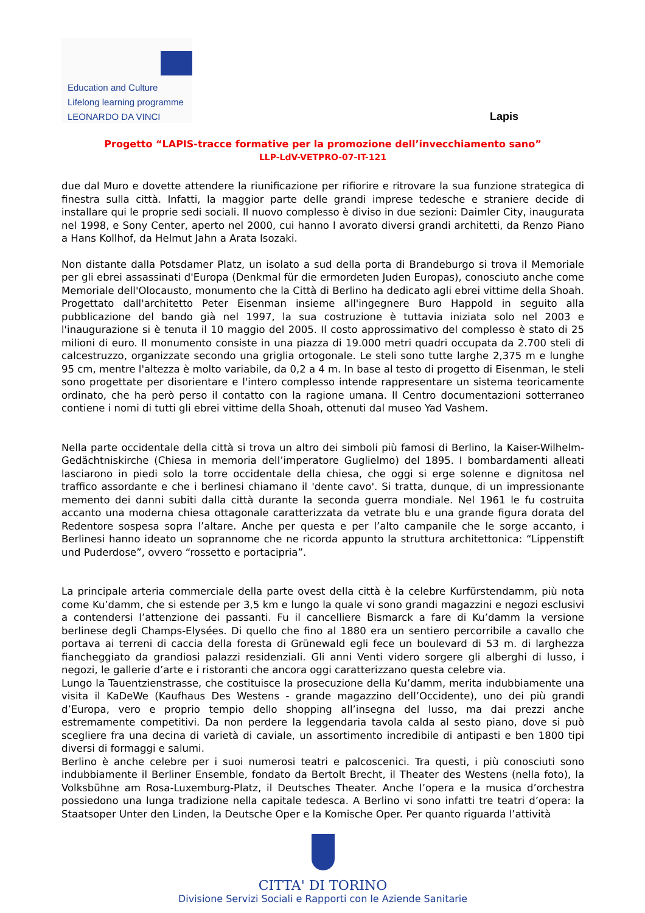Education and Culture
Lifelong learning programme
LEONARDO DA VINCI
Lapis
Progetto “LAPIS-tracce formative per la promozione dell’invecchiamento sano”
LLP-LdV-VETPRO-07-IT-121
due dal Muro e dovette attendere la riunificazione per rifiorire e ritrovare la sua funzione strategica di finestra sulla città. Infatti, la maggior parte delle grandi imprese tedesche e straniere decide di installare qui le proprie sedi sociali. Il nuovo complesso è diviso in due sezioni: Daimler City, inaugurata nel 1998, e Sony Center, aperto nel 2000, cui hanno l avorato diversi grandi architetti, da Renzo Piano a Hans Kollhof, da Helmut Jahn a Arata Isozaki.
Non distante dalla Potsdamer Platz, un isolato a sud della porta di Brandeburgo si trova il Memoriale per gli ebrei assassinati d'Europa (Denkmal für die ermordeten Juden Europas), conosciuto anche come Memoriale dell'Olocausto, monumento che la Città di Berlino ha dedicato agli ebrei vittime della Shoah. Progettato dall'architetto Peter Eisenman insieme all'ingegnere Buro Happold in seguito alla pubblicazione del bando già nel 1997, la sua costruzione è tuttavia iniziata solo nel 2003 e l'inaugurazione si è tenuta il 10 maggio del 2005. Il costo approssimativo del complesso è stato di 25 milioni di euro. Il monumento consiste in una piazza di 19.000 metri quadri occupata da 2.700 steli di calcestruzzo, organizzate secondo una griglia ortogonale. Le steli sono tutte larghe 2,375 m e lunghe 95 cm, mentre l'altezza è molto variabile, da 0,2 a 4 m. In base al testo di progetto di Eisenman, le steli sono progettate per disorientare e l'intero complesso intende rappresentare un sistema teoricamente ordinato, che ha però perso il contatto con la ragione umana. Il Centro documentazioni sotterraneo contiene i nomi di tutti gli ebrei vittime della Shoah, ottenuti dal museo Yad Vashem.
Nella parte occidentale della città si trova un altro dei simboli più famosi di Berlino, la Kaiser-Wilhelm-Gedächtniskirche (Chiesa in memoria dell’imperatore Guglielmo) del 1895. I bombardamenti alleati lasciarono in piedi solo la torre occidentale della chiesa, che oggi si erge solenne e dignitosa nel traffico assordante e che i berlinesi chiamano il 'dente cavo'. Si tratta, dunque, di un impressionante memento dei danni subiti dalla città durante la seconda guerra mondiale. Nel 1961 le fu costruita accanto una moderna chiesa ottagonale caratterizzata da vetrate blu e una grande figura dorata del Redentore sospesa sopra l’altare. Anche per questa e per l’alto campanile che le sorge accanto, i Berlinesi hanno ideato un soprannome che ne ricorda appunto la struttura architettonica: “Lippenstift und Puderdose”, ovvero “rossetto e portacipria”.
La principale arteria commerciale della parte ovest della città è la celebre Kurfürstendamm, più nota come Ku’damm, che si estende per 3,5 km e lungo la quale vi sono grandi magazzini e negozi esclusivi a contendersi l’attenzione dei passanti. Fu il cancelliere Bismarck a fare di Ku’damm la versione berlinese degli Champs-Elysées. Di quello che fino al 1880 era un sentiero percorribile a cavallo che portava ai terreni di caccia della foresta di Grünewald egli fece un boulevard di 53 m. di larghezza fiancheggiato da grandiosi palazzi residenziali. Gli anni Venti videro sorgere gli alberghi di lusso, i negozi, le gallerie d’arte e i ristoranti che ancora oggi caratterizzano questa celebre via.
Lungo la Tauentzienstrasse, che costituisce la prosecuzione della Ku’damm, merita indubbiamente una visita il KaDeWe (Kaufhaus Des Westens - grande magazzino dell’Occidente), uno dei più grandi d’Europa, vero e proprio tempio dello shopping all’insegna del lusso, ma dai prezzi anche estremamente competitivi. Da non perdere la leggendaria tavola calda al sesto piano, dove si può scegliere fra una decina di varietà di caviale, un assortimento incredibile di antipasti e ben 1800 tipi diversi di formaggi e salumi.
Berlino è anche celebre per i suoi numerosi teatri e palcoscenici. Tra questi, i più conosciuti sono indubbiamente il Berliner Ensemble, fondato da Bertolt Brecht, il Theater des Westens (nella foto), la Volksbühne am Rosa-Luxemburg-Platz, il Deutsches Theater. Anche l’opera e la musica d’orchestra possiedono una lunga tradizione nella capitale tedesca. A Berlino vi sono infatti tre teatri d’opera: la Staatsoper Unter den Linden, la Deutsche Oper e la Komische Oper. Per quanto riguarda l’attività
CITTA' DI TORINO
Divisione Servizi Sociali e Rapporti con le Aziende Sanitarie